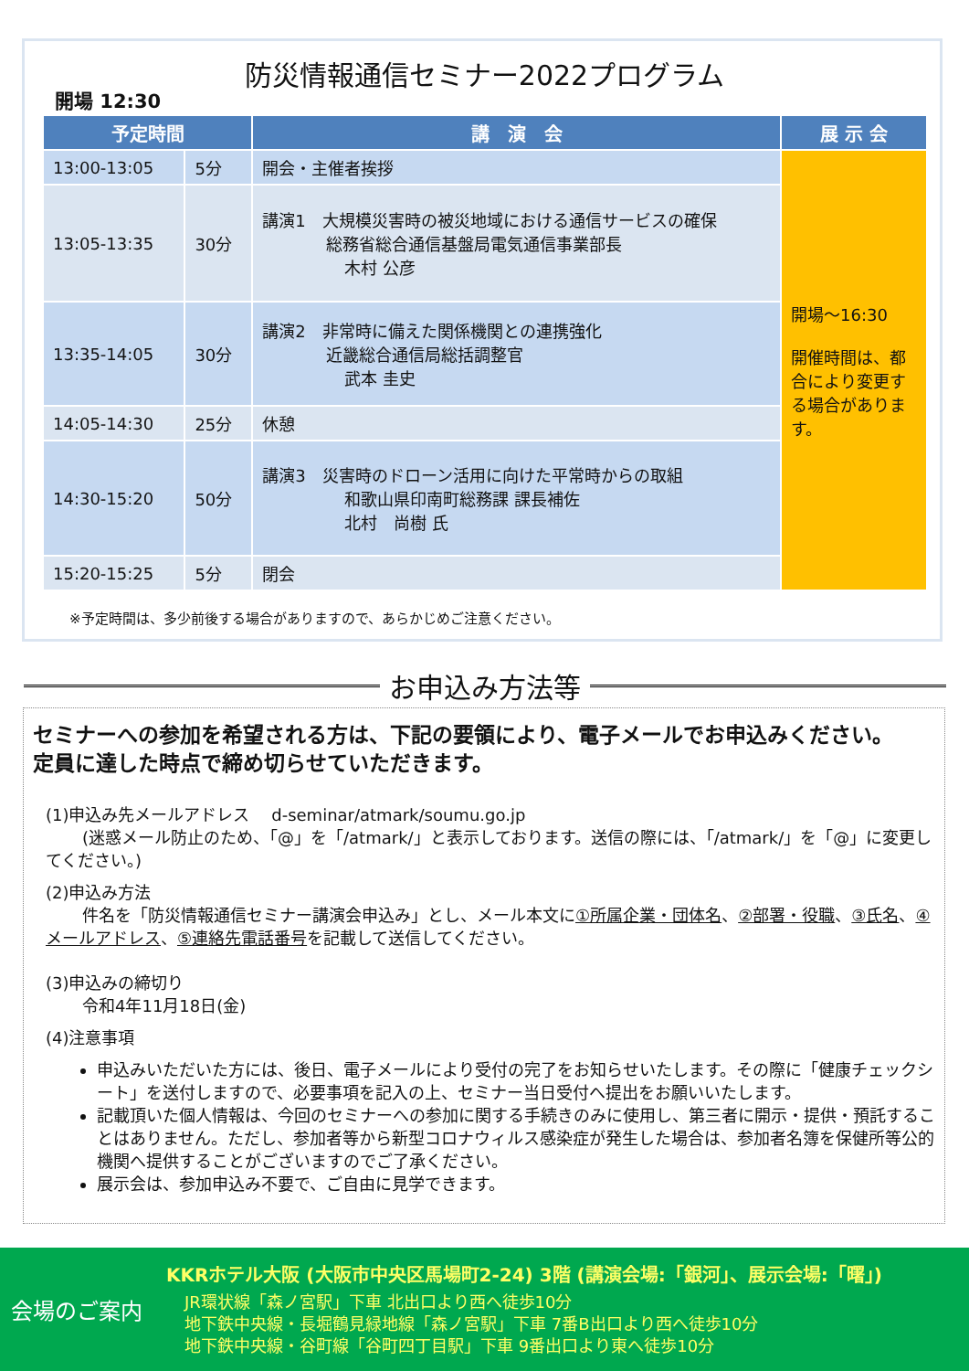防災情報通信セミナー2022プログラム
開場 12:30
| 予定時間 | | 講 演 会 | 展 示 会 |
| --- | --- | --- | --- |
| 13:00-13:05 | 5分 | 開会・主催者挨拶 | 開場～16:30 開催時間は、都合により変更する場合があります。 |
| 13:05-13:35 | 30分 | 講演1 大規模災害時の被災地域における通信サービスの確保 総務省総合通信基盤局電気通信事業部長 木村 公彦 | |
| 13:35-14:05 | 30分 | 講演2 非常時に備えた関係機関との連携強化 近畿総合通信局総括調整官 武本 圭史 | |
| 14:05-14:30 | 25分 | 休憩 | |
| 14:30-15:20 | 50分 | 講演3 災害時のドローン活用に向けた平常時からの取組 和歌山県印南町総務課 課長補佐 北村 尚樹 氏 | |
| 15:20-15:25 | 5分 | 閉会 | |
※予定時間は、多少前後する場合がありますので、あらかじめご注意ください。
お申込み方法等
セミナーへの参加を希望される方は、下記の要領により、電子メールでお申込みください。
定員に達した時点で締め切らせていただきます。
(1)申込み先メールアドレス　 d-seminar/atmark/soumu.go.jp
(迷惑メール防止のため、「@」を「/atmark/」と表示しております。送信の際には、「/atmark/」を「@」に変更してください。)
(2)申込み方法
件名を「防災情報通信セミナー講演会申込み」とし、メール本文に①所属企業・団体名、②部署・役職、③氏名、④メールアドレス、⑤連絡先電話番号を記載して送信してください。
(3)申込みの締切り
令和4年11月18日(金)
(4)注意事項
申込みいただいた方には、後日、電子メールにより受付の完了をお知らせいたします。その際に「健康チェックシート」を送付しますので、必要事項を記入の上、セミナー当日受付へ提出をお願いいたします。
記載頂いた個人情報は、今回のセミナーへの参加に関する手続きのみに使用し、第三者に開示・提供・預託することはありません。ただし、参加者等から新型コロナウィルス感染症が発生した場合は、参加者名簿を保健所等公的機関へ提供することがございますのでご了承ください。
展示会は、参加申込み不要で、ご自由に見学できます。
会場のご案内
KKRホテル大阪 (大阪市中央区馬場町2-24) 3階 (講演会場:「銀河」、展示会場:「曙」)
JR環状線「森ノ宮駅」下車 北出口より西へ徒歩10分
地下鉄中央線・長堀鶴見緑地線「森ノ宮駅」下車 7番B出口より西へ徒歩10分
地下鉄中央線・谷町線「谷町四丁目駅」下車 9番出口より東へ徒歩10分